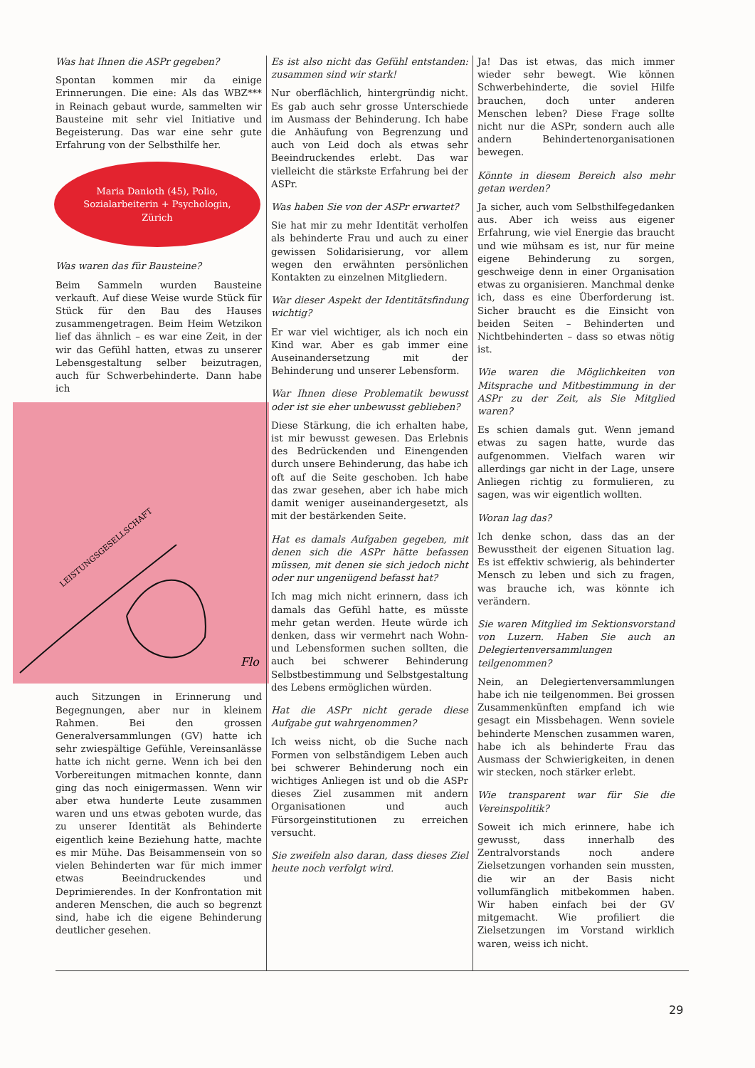Was hat Ihnen die ASPr gegeben?
Spontan kommen mir da einige Erinnerungen. Die eine: Als das WBZ*** in Reinach gebaut wurde, sammelten wir Bausteine mit sehr viel Initiative und Begeisterung. Das war eine sehr gute Erfahrung von der Selbsthilfe her.
Maria Danioth (45), Polio,
Sozialarbeiterin + Psychologin,
Zürich
Was waren das für Bausteine?
Beim Sammeln wurden Bausteine verkauft. Auf diese Weise wurde Stück für Stück für den Bau des Hauses zusammengetragen. Beim Heim Wetzikon lief das ähnlich – es war eine Zeit, in der wir das Gefühl hatten, etwas zu unserer Lebensgestaltung selber beizutragen, auch für Schwerbehinderte. Dann habe ich
LEISTUNGSGESELLSCHAFT
Flo
auch Sitzungen in Erinnerung und Begegnungen, aber nur in kleinem Rahmen. Bei den grossen Generalversammlungen (GV) hatte ich sehr zwiespältige Gefühle, Vereinsanlässe hatte ich nicht gerne. Wenn ich bei den Vorbereitungen mitmachen konnte, dann ging das noch einigermassen. Wenn wir aber etwa hunderte Leute zusammen waren und uns etwas geboten wurde, das zu unserer Identität als Behinderte eigentlich keine Beziehung hatte, machte es mir Mühe. Das Beisammensein von so vielen Behinderten war für mich immer etwas Beeindruckendes und Deprimierendes. In der Konfrontation mit anderen Menschen, die auch so begrenzt sind, habe ich die eigene Behinderung deutlicher gesehen.
Es ist also nicht das Gefühl entstanden: zusammen sind wir stark!
Nur oberflächlich, hintergründig nicht. Es gab auch sehr grosse Unterschiede im Ausmass der Behinderung. Ich habe die Anhäufung von Begrenzung und auch von Leid doch als etwas sehr Beeindruckendes erlebt. Das war vielleicht die stärkste Erfahrung bei der ASPr.
Was haben Sie von der ASPr erwartet?
Sie hat mir zu mehr Identität verholfen als behinderte Frau und auch zu einer gewissen Solidarisierung, vor allem wegen den erwähnten persönlichen Kontakten zu einzelnen Mitgliedern.
War dieser Aspekt der Identitätsfindung wichtig?
Er war viel wichtiger, als ich noch ein Kind war. Aber es gab immer eine Auseinandersetzung mit der Behinderung und unserer Lebensform.
War Ihnen diese Problematik bewusst oder ist sie eher unbewusst geblieben?
Diese Stärkung, die ich erhalten habe, ist mir bewusst gewesen. Das Erlebnis des Bedrückenden und Einengenden durch unsere Behinderung, das habe ich oft auf die Seite geschoben. Ich habe das zwar gesehen, aber ich habe mich damit weniger auseinandergesetzt, als mit der bestärkenden Seite.
Hat es damals Aufgaben gegeben, mit denen sich die ASPr hätte befassen müssen, mit denen sie sich jedoch nicht oder nur ungenügend befasst hat?
Ich mag mich nicht erinnern, dass ich damals das Gefühl hatte, es müsste mehr getan werden. Heute würde ich denken, dass wir vermehrt nach Wohn- und Lebensformen suchen sollten, die auch bei schwerer Behinderung Selbstbestimmung und Selbstgestaltung des Lebens ermöglichen würden.
Hat die ASPr nicht gerade diese Aufgabe gut wahrgenommen?
Ich weiss nicht, ob die Suche nach Formen von selbständigem Leben auch bei schwerer Behinderung noch ein wichtiges Anliegen ist und ob die ASPr dieses Ziel zusammen mit andern Organisationen und auch Fürsorgeinstitutionen zu erreichen versucht.
Sie zweifeln also daran, dass dieses Ziel heute noch verfolgt wird.
Ja! Das ist etwas, das mich immer wieder sehr bewegt. Wie können Schwerbehinderte, die soviel Hilfe brauchen, doch unter anderen Menschen leben? Diese Frage sollte nicht nur die ASPr, sondern auch alle andern Behindertenorganisationen bewegen.
Könnte in diesem Bereich also mehr getan werden?
Ja sicher, auch vom Selbsthilfegedanken aus. Aber ich weiss aus eigener Erfahrung, wie viel Energie das braucht und wie mühsam es ist, nur für meine eigene Behinderung zu sorgen, geschweige denn in einer Organisation etwas zu organisieren. Manchmal denke ich, dass es eine Überforderung ist. Sicher braucht es die Einsicht von beiden Seiten – Behinderten und Nichtbehinderten – dass so etwas nötig ist.
Wie waren die Möglichkeiten von Mitsprache und Mitbestimmung in der ASPr zu der Zeit, als Sie Mitglied waren?
Es schien damals gut. Wenn jemand etwas zu sagen hatte, wurde das aufgenommen. Vielfach waren wir allerdings gar nicht in der Lage, unsere Anliegen richtig zu formulieren, zu sagen, was wir eigentlich wollten.
Woran lag das?
Ich denke schon, dass das an der Bewusstheit der eigenen Situation lag. Es ist effektiv schwierig, als behinderter Mensch zu leben und sich zu fragen, was brauche ich, was könnte ich verändern.
Sie waren Mitglied im Sektionsvorstand von Luzern. Haben Sie auch an Delegiertenversammlungen teilgenommen?
Nein, an Delegiertenversammlungen habe ich nie teilgenommen. Bei grossen Zusammenkünften empfand ich wie gesagt ein Missbehagen. Wenn soviele behinderte Menschen zusammen waren, habe ich als behinderte Frau das Ausmass der Schwierigkeiten, in denen wir stecken, noch stärker erlebt.
Wie transparent war für Sie die Vereinspolitik?
Soweit ich mich erinnere, habe ich gewusst, dass innerhalb des Zentralvorstands noch andere Zielsetzungen vorhanden sein mussten, die wir an der Basis nicht vollumfänglich mitbekommen haben. Wir haben einfach bei der GV mitgemacht. Wie profiliert die Zielsetzungen im Vorstand wirklich waren, weiss ich nicht.
29